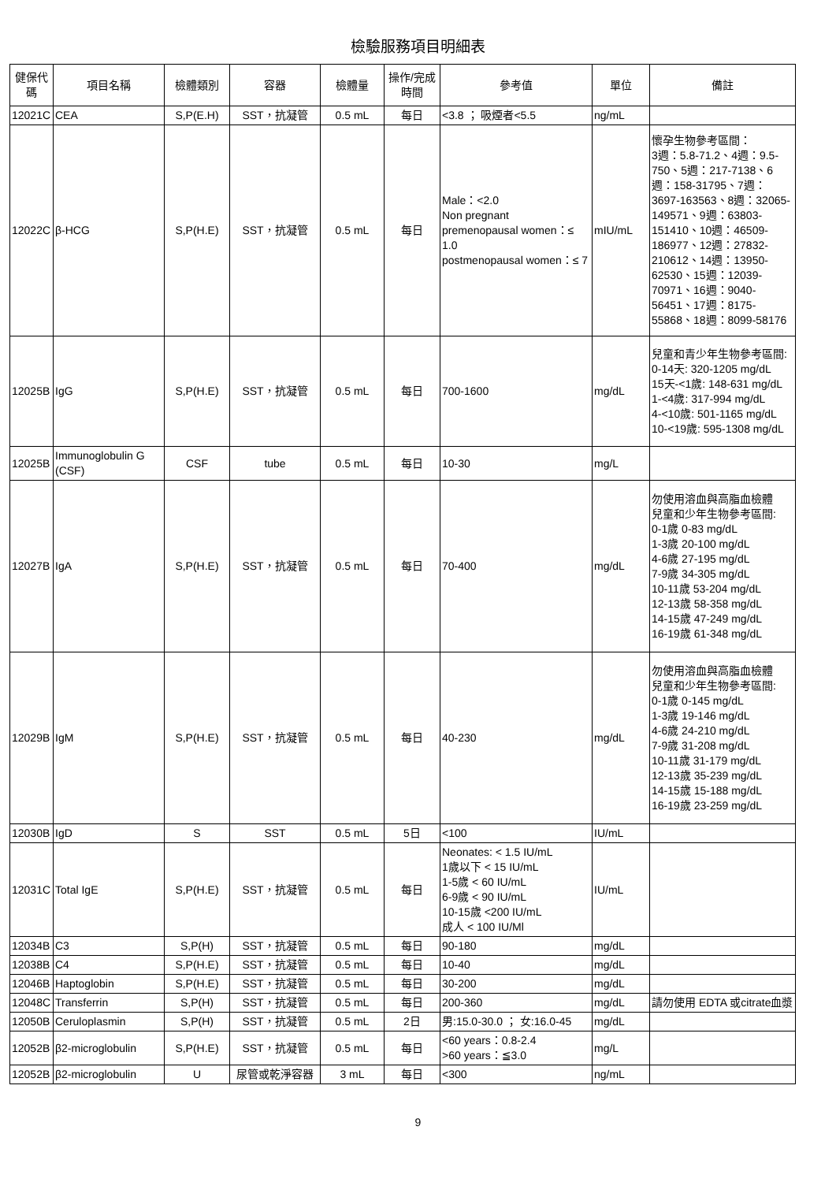檢驗服務項目明細表
| 健保代碼 | 項目名稱 | 檢體類別 | 容器 | 檢體量 | 操作/完成時間 | 參考值 | 單位 | 備註 |
| --- | --- | --- | --- | --- | --- | --- | --- | --- |
| 12021C | CEA | S,P(E.H) | SST，抗凝管 | 0.5 mL | 每日 | <3.8 ； 吸煙者<5.5 | ng/mL | |
| 12022C | β-HCG | S,P(H.E) | SST，抗凝管 | 0.5 mL | 每日 | Male：<2.0 Non pregnant premenopausal women：≤ 1.0 postmenopausal women：≤ 7 | mIU/mL | 懷孕生物參考區間： 3週：5.8-71.2、4週：9.5-750、5週：217-7138、6週：158-31795、7週：3697-163563、8週：32065-149571、9週：63803-151410、10週：46509-186977、12週：27832-210612、14週：13950-62530、15週：12039-70971、16週：9040-56451、17週：8175-55868、18週：8099-58176 |
| 12025B | IgG | S,P(H.E) | SST，抗凝管 | 0.5 mL | 每日 | 700-1600 | mg/dL | 兒童和青少年生物參考區間: 0-14天: 320-1205 mg/dL 15天-<1歲: 148-631 mg/dL 1-<4歲: 317-994 mg/dL 4-<10歲: 501-1165 mg/dL 10-<19歲: 595-1308 mg/dL |
| 12025B | Immunoglobulin G (CSF) | CSF | tube | 0.5 mL | 每日 | 10-30 | mg/L | |
| 12027B | IgA | S,P(H.E) | SST，抗凝管 | 0.5 mL | 每日 | 70-400 | mg/dL | 勿使用溶血與高脂血檢體 兒童和少年生物參考區間: 0-1歲 0-83 mg/dL 1-3歲 20-100 mg/dL 4-6歲 27-195 mg/dL 7-9歲 34-305 mg/dL 10-11歲 53-204 mg/dL 12-13歲 58-358 mg/dL 14-15歲 47-249 mg/dL 16-19歲 61-348 mg/dL |
| 12029B | IgM | S,P(H.E) | SST，抗凝管 | 0.5 mL | 每日 | 40-230 | mg/dL | 勿使用溶血與高脂血檢體 兒童和少年生物參考區間: 0-1歲 0-145 mg/dL 1-3歲 19-146 mg/dL 4-6歲 24-210 mg/dL 7-9歲 31-208 mg/dL 10-11歲 31-179 mg/dL 12-13歲 35-239 mg/dL 14-15歲 15-188 mg/dL 16-19歲 23-259 mg/dL |
| 12030B | IgD | S | SST | 0.5 mL | 5日 | <100 | IU/mL | |
| 12031C | Total IgE | S,P(H.E) | SST，抗凝管 | 0.5 mL | 每日 | Neonates: < 1.5 IU/mL 1歲以下 < 15 IU/mL 1-5歲 < 60 IU/mL 6-9歲 < 90 IU/mL 10-15歲 <200 IU/mL 成人 < 100 IU/Ml | IU/mL | |
| 12034B | C3 | S,P(H) | SST，抗凝管 | 0.5 mL | 每日 | 90-180 | mg/dL | |
| 12038B | C4 | S,P(H.E) | SST，抗凝管 | 0.5 mL | 每日 | 10-40 | mg/dL | |
| 12046B | Haptoglobin | S,P(H.E) | SST，抗凝管 | 0.5 mL | 每日 | 30-200 | mg/dL | |
| 12048C | Transferrin | S,P(H) | SST，抗凝管 | 0.5 mL | 每日 | 200-360 | mg/dL | 請勿使用 EDTA 或citrate血漿 |
| 12050B | Ceruloplasmin | S,P(H) | SST，抗凝管 | 0.5 mL | 2日 | 男:15.0-30.0 ； 女:16.0-45 | mg/dL | |
| 12052B | β2-microglobulin | S,P(H.E) | SST，抗凝管 | 0.5 mL | 每日 | <60 years：0.8-2.4 >60 years：≦3.0 | mg/L | |
| 12052B | β2-microglobulin | U | 尿管或乾淨容器 | 3 mL | 每日 | <300 | ng/mL | |
9